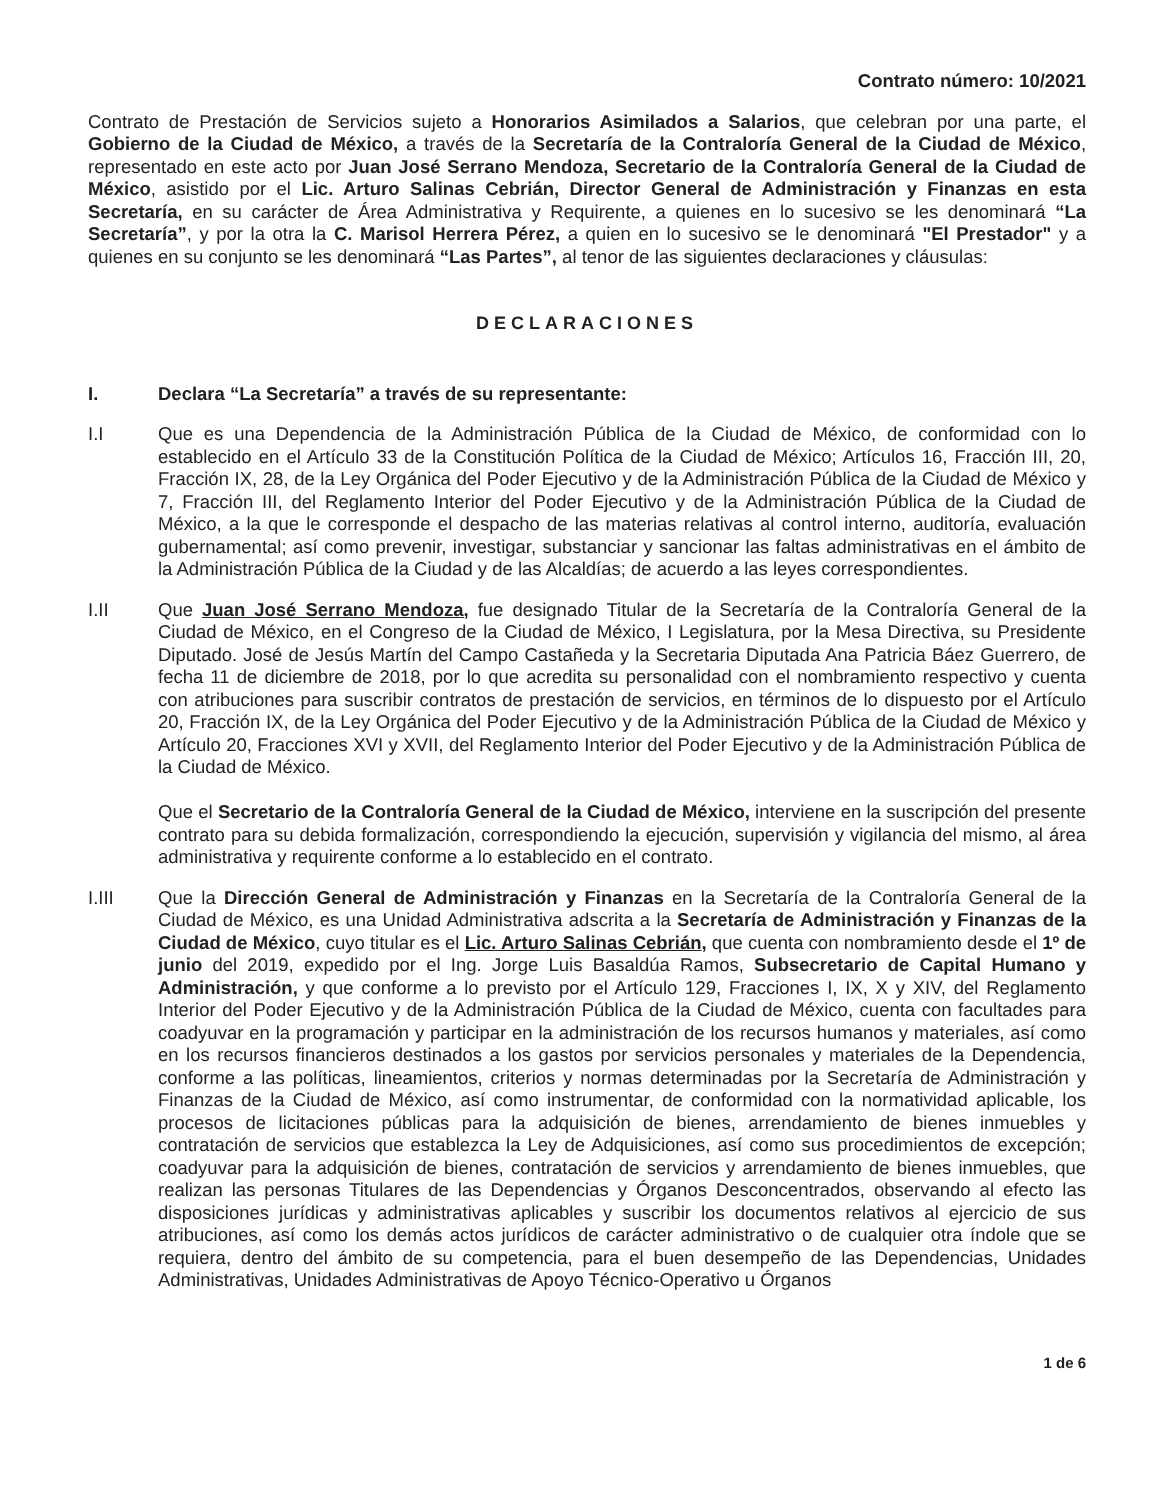Contrato número: 10/2021
Contrato de Prestación de Servicios sujeto a Honorarios Asimilados a Salarios, que celebran por una parte, el Gobierno de la Ciudad de México, a través de la Secretaría de la Contraloría General de la Ciudad de México, representado en este acto por Juan José Serrano Mendoza, Secretario de la Contraloría General de la Ciudad de México, asistido por el Lic. Arturo Salinas Cebrián, Director General de Administración y Finanzas en esta Secretaría, en su carácter de Área Administrativa y Requirente, a quienes en lo sucesivo se les denominará “La Secretaría”, y por la otra la C. Marisol Herrera Pérez, a quien en lo sucesivo se le denominará "El Prestador" y a quienes en su conjunto se les denominará “Las Partes”, al tenor de las siguientes declaraciones y cláusulas:
DECLARACIONES
I. Declara “La Secretaría” a través de su representante:
I.I Que es una Dependencia de la Administración Pública de la Ciudad de México, de conformidad con lo establecido en el Artículo 33 de la Constitución Política de la Ciudad de México; Artículos 16, Fracción III, 20, Fracción IX, 28, de la Ley Orgánica del Poder Ejecutivo y de la Administración Pública de la Ciudad de México y 7, Fracción III, del Reglamento Interior del Poder Ejecutivo y de la Administración Pública de la Ciudad de México, a la que le corresponde el despacho de las materias relativas al control interno, auditoría, evaluación gubernamental; así como prevenir, investigar, substanciar y sancionar las faltas administrativas en el ámbito de la Administración Pública de la Ciudad y de las Alcaldías; de acuerdo a las leyes correspondientes.
I.II Que Juan José Serrano Mendoza, fue designado Titular de la Secretaría de la Contraloría General de la Ciudad de México, en el Congreso de la Ciudad de México, I Legislatura, por la Mesa Directiva, su Presidente Diputado. José de Jesús Martín del Campo Castañeda y la Secretaria Diputada Ana Patricia Báez Guerrero, de fecha 11 de diciembre de 2018, por lo que acredita su personalidad con el nombramiento respectivo y cuenta con atribuciones para suscribir contratos de prestación de servicios, en términos de lo dispuesto por el Artículo 20, Fracción IX, de la Ley Orgánica del Poder Ejecutivo y de la Administración Pública de la Ciudad de México y Artículo 20, Fracciones XVI y XVII, del Reglamento Interior del Poder Ejecutivo y de la Administración Pública de la Ciudad de México.
Que el Secretario de la Contraloría General de la Ciudad de México, interviene en la suscripción del presente contrato para su debida formalización, correspondiendo la ejecución, supervisión y vigilancia del mismo, al área administrativa y requirente conforme a lo establecido en el contrato.
I.III Que la Dirección General de Administración y Finanzas en la Secretaría de la Contraloría General de la Ciudad de México, es una Unidad Administrativa adscrita a la Secretaría de Administración y Finanzas de la Ciudad de México, cuyo titular es el Lic. Arturo Salinas Cebrián, que cuenta con nombramiento desde el 1º de junio del 2019, expedido por el Ing. Jorge Luis Basaldúa Ramos, Subsecretario de Capital Humano y Administración, y que conforme a lo previsto por el Artículo 129, Fracciones I, IX, X y XIV, del Reglamento Interior del Poder Ejecutivo y de la Administración Pública de la Ciudad de México, cuenta con facultades para coadyuvar en la programación y participar en la administración de los recursos humanos y materiales, así como en los recursos financieros destinados a los gastos por servicios personales y materiales de la Dependencia, conforme a las políticas, lineamientos, criterios y normas determinadas por la Secretaría de Administración y Finanzas de la Ciudad de México, así como instrumentar, de conformidad con la normatividad aplicable, los procesos de licitaciones públicas para la adquisición de bienes, arrendamiento de bienes inmuebles y contratación de servicios que establezca la Ley de Adquisiciones, así como sus procedimientos de excepción; coadyuvar para la adquisición de bienes, contratación de servicios y arrendamiento de bienes inmuebles, que realizan las personas Titulares de las Dependencias y Órganos Desconcentrados, observando al efecto las disposiciones jurídicas y administrativas aplicables y suscribir los documentos relativos al ejercicio de sus atribuciones, así como los demás actos jurídicos de carácter administrativo o de cualquier otra índole que se requiera, dentro del ámbito de su competencia, para el buen desempeño de las Dependencias, Unidades Administrativas, Unidades Administrativas de Apoyo Técnico-Operativo u Órganos
1 de 6